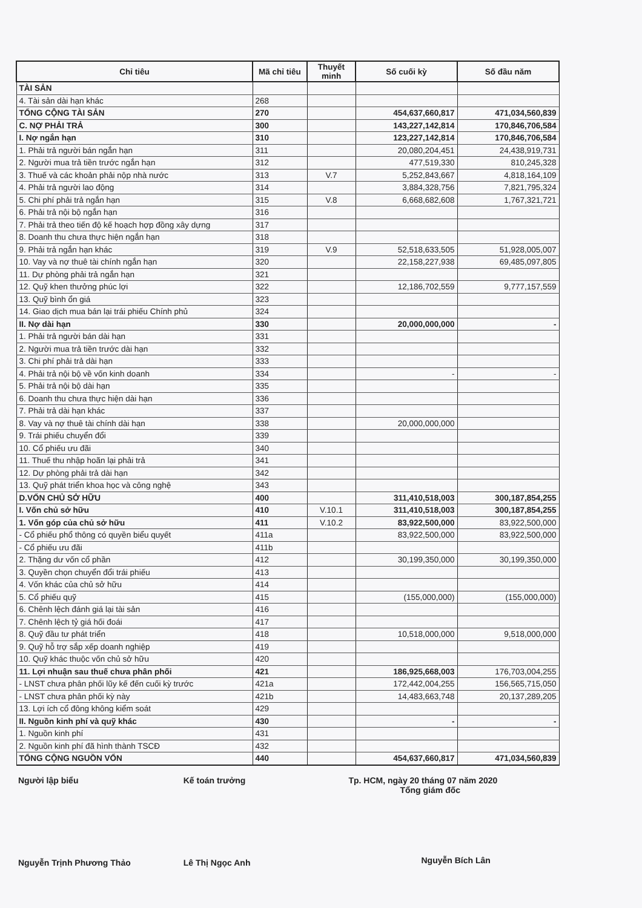| Chỉ tiêu | Mã chỉ tiêu | Thuyết minh | Số cuối kỳ | Số đầu năm |
| --- | --- | --- | --- | --- |
| TÀI SẢN | | | | |
| 4. Tài sản dài hạn khác | 268 | | | |
| TỔNG CỘNG TÀI SẢN | 270 | | 454,637,660,817 | 471,034,560,839 |
| C. NỢ PHẢI TRẢ | 300 | | 143,227,142,814 | 170,846,706,584 |
| I. Nợ ngắn hạn | 310 | | 123,227,142,814 | 170,846,706,584 |
| 1. Phải trả người bán ngắn hạn | 311 | | 20,080,204,451 | 24,438,919,731 |
| 2. Người mua trả tiền trước ngắn hạn | 312 | | 477,519,330 | 810,245,328 |
| 3. Thuế và các khoản phải nộp nhà nước | 313 | V.7 | 5,252,843,667 | 4,818,164,109 |
| 4. Phải trả người lao động | 314 | | 3,884,328,756 | 7,821,795,324 |
| 5. Chi phí phải trả ngắn hạn | 315 | V.8 | 6,668,682,608 | 1,767,321,721 |
| 6. Phải trả nội bộ ngắn hạn | 316 | | | |
| 7. Phải trả theo tiến độ kế hoạch hợp đồng xây dựng | 317 | | | |
| 8. Doanh thu chưa thực hiện ngắn hạn | 318 | | | |
| 9. Phải trả ngắn hạn khác | 319 | V.9 | 52,518,633,505 | 51,928,005,007 |
| 10. Vay và nợ thuê tài chính ngắn hạn | 320 | | 22,158,227,938 | 69,485,097,805 |
| 11. Dự phòng phải trả ngắn hạn | 321 | | | |
| 12. Quỹ khen thưởng phúc lợi | 322 | | 12,186,702,559 | 9,777,157,559 |
| 13. Quỹ bình ổn giá | 323 | | | |
| 14. Giao dịch mua bán lại trái phiếu Chính phủ | 324 | | | |
| II. Nợ dài hạn | 330 | | 20,000,000,000 | - |
| 1. Phải trả người bán dài hạn | 331 | | | |
| 2. Người mua trả tiền trước dài hạn | 332 | | | |
| 3. Chi phí phải trả dài hạn | 333 | | | |
| 4. Phải trả nội bộ về vốn kinh doanh | 334 | | - | - |
| 5. Phải trả nội bộ dài hạn | 335 | | | |
| 6. Doanh thu chưa thực hiện dài hạn | 336 | | | |
| 7. Phải trả dài hạn khác | 337 | | | |
| 8. Vay và nợ thuê tài chính dài hạn | 338 | | 20,000,000,000 | |
| 9. Trái phiếu chuyển đổi | 339 | | | |
| 10. Cổ phiếu ưu đãi | 340 | | | |
| 11. Thuế thu nhập hoãn lại phải trả | 341 | | | |
| 12. Dự phòng phải trả dài hạn | 342 | | | |
| 13. Quỹ phát triển khoa học và công nghệ | 343 | | | |
| D.VỐN CHỦ SỞ HỮU | 400 | | 311,410,518,003 | 300,187,854,255 |
| I. Vốn chủ sở hữu | 410 | V.10.1 | 311,410,518,003 | 300,187,854,255 |
| 1. Vốn góp của chủ sở hữu | 411 | V.10.2 | 83,922,500,000 | 83,922,500,000 |
| - Cổ phiếu phổ thông có quyền biểu quyết | 411a | | 83,922,500,000 | 83,922,500,000 |
| - Cổ phiếu ưu đãi | 411b | | | |
| 2. Thặng dư vốn cổ phần | 412 | | 30,199,350,000 | 30,199,350,000 |
| 3. Quyền chọn chuyển đổi trái phiếu | 413 | | | |
| 4. Vốn khác của chủ sở hữu | 414 | | | |
| 5. Cổ phiếu quỹ | 415 | | (155,000,000) | (155,000,000) |
| 6. Chênh lệch đánh giá lại tài sản | 416 | | | |
| 7. Chênh lệch tỷ giá hối đoái | 417 | | | |
| 8. Quỹ đầu tư phát triển | 418 | | 10,518,000,000 | 9,518,000,000 |
| 9. Quỹ hỗ trợ sắp xếp doanh nghiệp | 419 | | | |
| 10. Quỹ khác thuộc vốn chủ sở hữu | 420 | | | |
| 11. Lợi nhuận sau thuế chưa phân phối | 421 | | 186,925,668,003 | 176,703,004,255 |
| - LNST chưa phân phối lũy kế đến cuối kỳ trước | 421a | | 172,442,004,255 | 156,565,715,050 |
| - LNST chưa phân phối kỳ này | 421b | | 14,483,663,748 | 20,137,289,205 |
| 13. Lợi ích cổ đông không kiểm soát | 429 | | | |
| II. Nguồn kinh phí và quỹ khác | 430 | | - | - |
| 1. Nguồn kinh phí | 431 | | | |
| 2. Nguồn kinh phí đã hình thành TSCĐ | 432 | | | |
| TỔNG CỘNG NGUỒN VỐN | 440 | | 454,637,660,817 | 471,034,560,839 |
Người lập biểu
Nguyễn Trịnh Phương Thảo
Kế toán trưởng
Lê Thị Ngọc Anh
Tp. HCM, ngày 20 tháng 07 năm 2020
Tổng giám đốc
Nguyễn Bích Lân